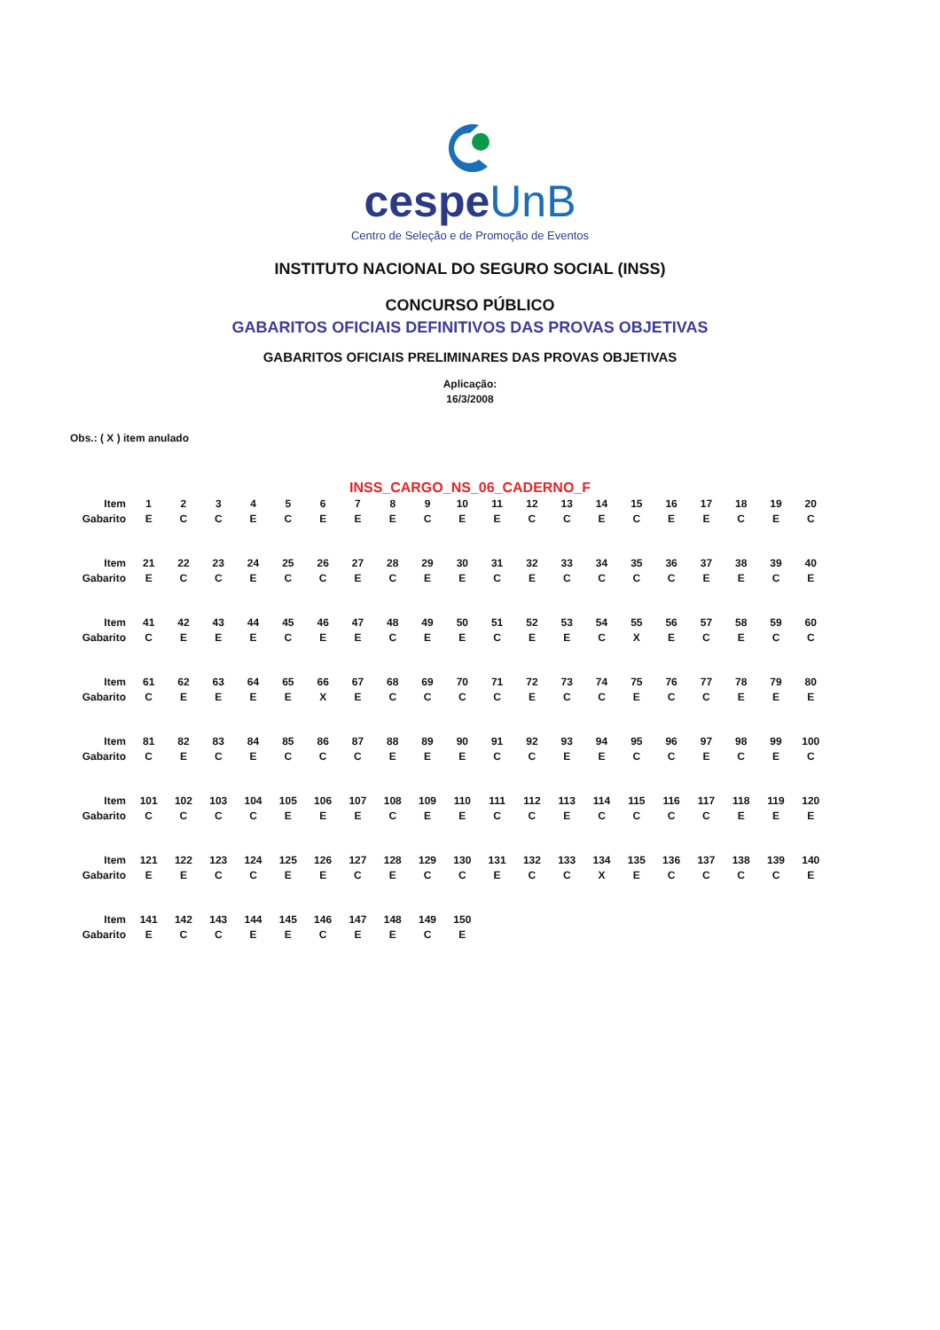cespeUnB
Centro de Seleção e de Promoção de Eventos
INSTITUTO NACIONAL DO SEGURO SOCIAL (INSS)
CONCURSO PÚBLICO
GABARITOS OFICIAIS DEFINITIVOS DAS PROVAS OBJETIVAS
GABARITOS OFICIAIS PRELIMINARES DAS PROVAS OBJETIVAS
Aplicação:
16/3/2008
Obs.: ( X ) item anulado
INSS_CARGO_NS_06_CADERNO_F
| Item | 1 | 2 | 3 | 4 | 5 | 6 | 7 | 8 | 9 | 10 | 11 | 12 | 13 | 14 | 15 | 16 | 17 | 18 | 19 | 20 |
| Gabarito | E | C | C | E | C | E | E | E | C | E | E | C | C | E | C | E | E | C | E | C |
| Item | 21 | 22 | 23 | 24 | 25 | 26 | 27 | 28 | 29 | 30 | 31 | 32 | 33 | 34 | 35 | 36 | 37 | 38 | 39 | 40 |
| Gabarito | E | C | C | E | C | C | E | C | E | E | C | E | C | C | C | C | E | E | C | E |
| Item | 41 | 42 | 43 | 44 | 45 | 46 | 47 | 48 | 49 | 50 | 51 | 52 | 53 | 54 | 55 | 56 | 57 | 58 | 59 | 60 |
| Gabarito | C | E | E | E | C | E | E | C | E | E | C | E | E | C | X | E | C | E | C | C |
| Item | 61 | 62 | 63 | 64 | 65 | 66 | 67 | 68 | 69 | 70 | 71 | 72 | 73 | 74 | 75 | 76 | 77 | 78 | 79 | 80 |
| Gabarito | C | E | E | E | E | X | E | C | C | C | C | E | C | C | E | C | C | E | E | E |
| Item | 81 | 82 | 83 | 84 | 85 | 86 | 87 | 88 | 89 | 90 | 91 | 92 | 93 | 94 | 95 | 96 | 97 | 98 | 99 | 100 |
| Gabarito | C | E | C | E | C | C | C | E | E | E | C | C | E | E | C | C | E | C | E | C |
| Item | 101 | 102 | 103 | 104 | 105 | 106 | 107 | 108 | 109 | 110 | 111 | 112 | 113 | 114 | 115 | 116 | 117 | 118 | 119 | 120 |
| Gabarito | C | C | C | C | E | E | E | C | E | E | C | C | E | C | C | C | C | E | E | E |
| Item | 121 | 122 | 123 | 124 | 125 | 126 | 127 | 128 | 129 | 130 | 131 | 132 | 133 | 134 | 135 | 136 | 137 | 138 | 139 | 140 |
| Gabarito | E | E | C | C | E | E | C | E | C | C | E | C | C | X | E | C | C | C | C | E |
| Item | 141 | 142 | 143 | 144 | 145 | 146 | 147 | 148 | 149 | 150 | | | | | | | | | | |
| Gabarito | E | C | C | E | E | C | E | E | C | E | | | | | | | | | | |